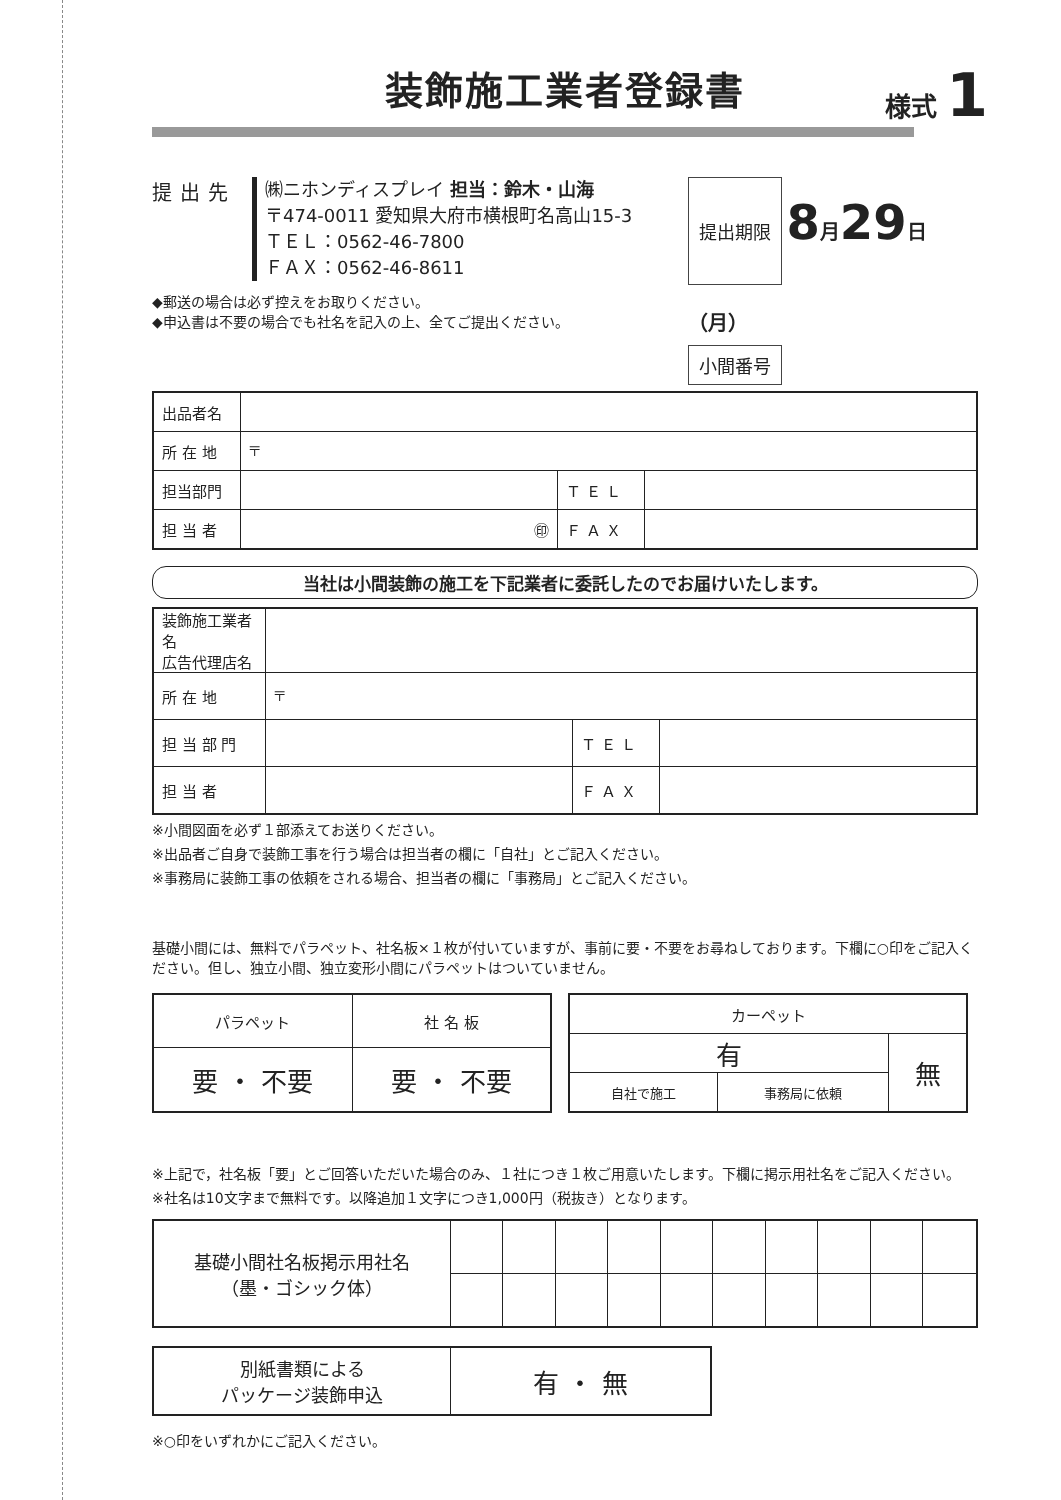装飾施工業者登録書
様式 1
提出先
㈱ニホンディスプレイ 担当：鈴木・山海
〒474-0011 愛知県大府市横根町名高山15-3
ＴＥＬ：0562-46-7800
ＦＡＸ：0562-46-8611
◆郵送の場合は必ず控えをお取りください。
◆申込書は不要の場合でも社名を記入の上、全てご提出ください。
提出期限
8月29日（月）
小間番号
| 出品者名 | | | |
| 所 在 地 | 〒 | | |
| 担当部門 | | Ｔ Ｅ Ｌ | |
| 担 当 者 | ㊞ | Ｆ Ａ Ｘ | |
当社は小間装飾の施工を下記業者に委託したのでお届けいたします。
| 装飾施工業者名 広告代理店名 | | | |
| 所 在 地 | 〒 | | |
| 担 当 部 門 | | Ｔ Ｅ Ｌ | |
| 担 当 者 | | Ｆ Ａ Ｘ | |
※小間図面を必ず１部添えてお送りください。
※出品者ご自身で装飾工事を行う場合は担当者の欄に「自社」とご記入ください。
※事務局に装飾工事の依頼をされる場合、担当者の欄に「事務局」とご記入ください。
基礎小間には、無料でパラペット、社名板×１枚が付いていますが、事前に要・不要をお尋ねしております。下欄に○印をご記入ください。但し、独立小間、独立変形小間にパラペットはついていません。
| パラペット | 社 名 板 |
| --- | --- |
| 要 ・ 不要 | 要 ・ 不要 |
| カーペット | | |
| --- | --- | --- |
| 有 | | 無 |
| 自社で施工 | 事務局に依頼 | |
※上記で，社名板「要」とご回答いただいた場合のみ、１社につき１枚ご用意いたします。下欄に掲示用社名をご記入ください。
※社名は10文字まで無料です。以降追加１文字につき1,000円（税抜き）となります。
| 基礎小間社名板掲示用社名 （墨・ゴシック体） | | | | | | | | | | |
| 別紙書類による パッケージ装飾申込 | 有 ・ 無 |
※○印をいずれかにご記入ください。